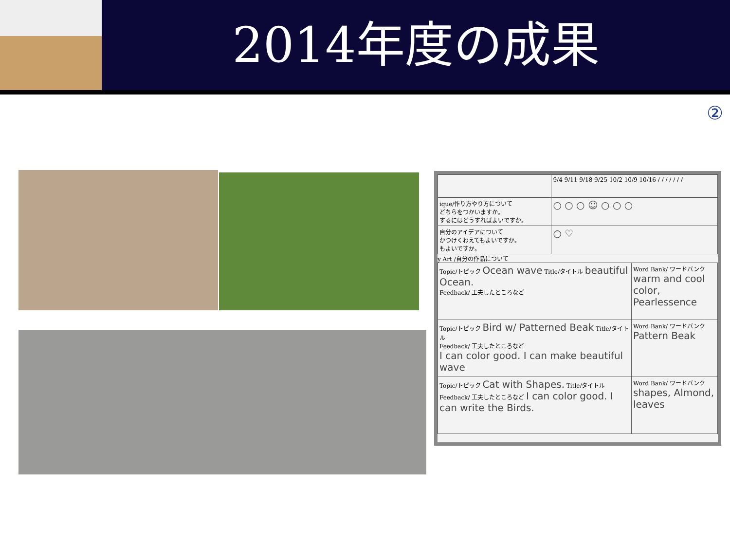2014年度の成果
②
| | 9/4 9/11 9/18 9/25 10/2 10/9 10/16 / / / / / / / |
| ique/作り方やり方について どちらをつかいますか。 するにはどうすればよいですか。 | ○ ○ ○ ☺ ○ ○ ○ |
| 自分のアイデアについて かつけくわえてもよいですか。 もよいですか。 | ○ ♡ |
y Art /自分の作品について
| Topic/トピック Ocean wave Title/タイトル beautiful Ocean. Feedback/ 工夫したところなど | Word Bank/ ワードバンク warm and cool color, Pearlessence |
| Topic/トピック Bird w/ Patterned Beak Title/タイトル Feedback/ 工夫したところなど I can color good. I can make beautiful wave | Word Bank/ ワードバンク Pattern Beak |
| Topic/トピック Cat with Shapes. Title/タイトル Feedback/ 工夫したところなど I can color good. I can write the Birds. | Word Bank/ ワードバンク shapes, Almond, leaves |